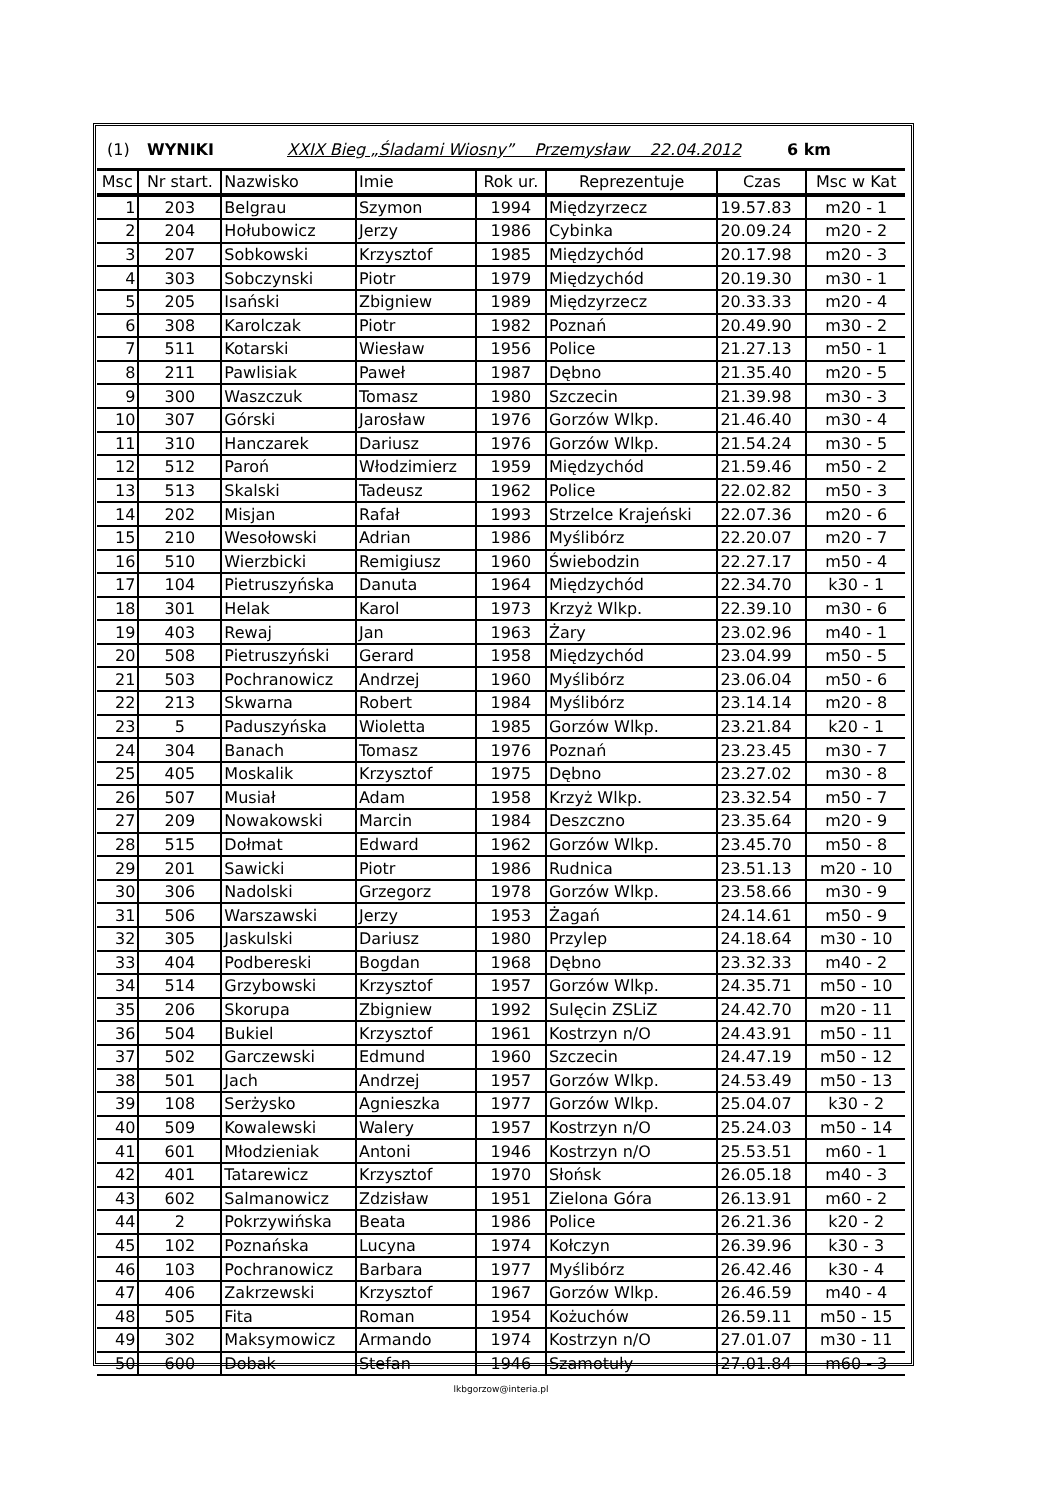(1) WYNIKI XXIX Bieg „Śladami Wiosny” Przemysław 22.04.2012 6 km
| Msc | Nr start. | Nazwisko | Imie | Rok ur. | Reprezentuje | Czas | Msc w Kat |
| --- | --- | --- | --- | --- | --- | --- | --- |
| 1 | 203 | Belgrau | Szymon | 1994 | Międzyrzecz | 19.57.83 | m20 - 1 |
| 2 | 204 | Hołubowicz | Jerzy | 1986 | Cybinka | 20.09.24 | m20 - 2 |
| 3 | 207 | Sobkowski | Krzysztof | 1985 | Międzychód | 20.17.98 | m20 - 3 |
| 4 | 303 | Sobczynski | Piotr | 1979 | Międzychód | 20.19.30 | m30 - 1 |
| 5 | 205 | Isański | Zbigniew | 1989 | Międzyrzecz | 20.33.33 | m20 - 4 |
| 6 | 308 | Karolczak | Piotr | 1982 | Poznań | 20.49.90 | m30 - 2 |
| 7 | 511 | Kotarski | Wiesław | 1956 | Police | 21.27.13 | m50 - 1 |
| 8 | 211 | Pawlisiak | Paweł | 1987 | Dębno | 21.35.40 | m20 - 5 |
| 9 | 300 | Waszczuk | Tomasz | 1980 | Szczecin | 21.39.98 | m30 - 3 |
| 10 | 307 | Górski | Jarosław | 1976 | Gorzów Wlkp. | 21.46.40 | m30 - 4 |
| 11 | 310 | Hanczarek | Dariusz | 1976 | Gorzów Wlkp. | 21.54.24 | m30 - 5 |
| 12 | 512 | Paroń | Włodzimierz | 1959 | Międzychód | 21.59.46 | m50 - 2 |
| 13 | 513 | Skalski | Tadeusz | 1962 | Police | 22.02.82 | m50 - 3 |
| 14 | 202 | Misjan | Rafał | 1993 | Strzelce Krajeński | 22.07.36 | m20 - 6 |
| 15 | 210 | Wesołowski | Adrian | 1986 | Myślibórz | 22.20.07 | m20 - 7 |
| 16 | 510 | Wierzbicki | Remigiusz | 1960 | Świebodzin | 22.27.17 | m50 - 4 |
| 17 | 104 | Pietruszyńska | Danuta | 1964 | Międzychód | 22.34.70 | k30 - 1 |
| 18 | 301 | Helak | Karol | 1973 | Krzyż Wlkp. | 22.39.10 | m30 - 6 |
| 19 | 403 | Rewaj | Jan | 1963 | Żary | 23.02.96 | m40 - 1 |
| 20 | 508 | Pietruszyński | Gerard | 1958 | Międzychód | 23.04.99 | m50 - 5 |
| 21 | 503 | Pochranowicz | Andrzej | 1960 | Myślibórz | 23.06.04 | m50 - 6 |
| 22 | 213 | Skwarna | Robert | 1984 | Myślibórz | 23.14.14 | m20 - 8 |
| 23 | 5 | Paduszyńska | Wioletta | 1985 | Gorzów Wlkp. | 23.21.84 | k20 - 1 |
| 24 | 304 | Banach | Tomasz | 1976 | Poznań | 23.23.45 | m30 - 7 |
| 25 | 405 | Moskalik | Krzysztof | 1975 | Dębno | 23.27.02 | m30 - 8 |
| 26 | 507 | Musiał | Adam | 1958 | Krzyż Wlkp. | 23.32.54 | m50 - 7 |
| 27 | 209 | Nowakowski | Marcin | 1984 | Deszczno | 23.35.64 | m20 - 9 |
| 28 | 515 | Dołmat | Edward | 1962 | Gorzów Wlkp. | 23.45.70 | m50 - 8 |
| 29 | 201 | Sawicki | Piotr | 1986 | Rudnica | 23.51.13 | m20 - 10 |
| 30 | 306 | Nadolski | Grzegorz | 1978 | Gorzów Wlkp. | 23.58.66 | m30 - 9 |
| 31 | 506 | Warszawski | Jerzy | 1953 | Żagań | 24.14.61 | m50 - 9 |
| 32 | 305 | Jaskulski | Dariusz | 1980 | Przylep | 24.18.64 | m30 - 10 |
| 33 | 404 | Podbereski | Bogdan | 1968 | Dębno | 23.32.33 | m40 - 2 |
| 34 | 514 | Grzybowski | Krzysztof | 1957 | Gorzów Wlkp. | 24.35.71 | m50 - 10 |
| 35 | 206 | Skorupa | Zbigniew | 1992 | Sulęcin ZSLiZ | 24.42.70 | m20 - 11 |
| 36 | 504 | Bukiel | Krzysztof | 1961 | Kostrzyn n/O | 24.43.91 | m50 - 11 |
| 37 | 502 | Garczewski | Edmund | 1960 | Szczecin | 24.47.19 | m50 - 12 |
| 38 | 501 | Jach | Andrzej | 1957 | Gorzów Wlkp. | 24.53.49 | m50 - 13 |
| 39 | 108 | Serżysko | Agnieszka | 1977 | Gorzów Wlkp. | 25.04.07 | k30 - 2 |
| 40 | 509 | Kowalewski | Walery | 1957 | Kostrzyn n/O | 25.24.03 | m50 - 14 |
| 41 | 601 | Młodzieniak | Antoni | 1946 | Kostrzyn n/O | 25.53.51 | m60 - 1 |
| 42 | 401 | Tatarewicz | Krzysztof | 1970 | Słońsk | 26.05.18 | m40 - 3 |
| 43 | 602 | Salmanowicz | Zdzisław | 1951 | Zielona Góra | 26.13.91 | m60 - 2 |
| 44 | 2 | Pokrzywińska | Beata | 1986 | Police | 26.21.36 | k20 - 2 |
| 45 | 102 | Poznańska | Lucyna | 1974 | Kołczyn | 26.39.96 | k30 - 3 |
| 46 | 103 | Pochranowicz | Barbara | 1977 | Myślibórz | 26.42.46 | k30 - 4 |
| 47 | 406 | Zakrzewski | Krzysztof | 1967 | Gorzów Wlkp. | 26.46.59 | m40 - 4 |
| 48 | 505 | Fita | Roman | 1954 | Kożuchów | 26.59.11 | m50 - 15 |
| 49 | 302 | Maksymowicz | Armando | 1974 | Kostrzyn n/O | 27.01.07 | m30 - 11 |
| 50 | 600 | Dobak | Stefan | 1946 | Szamotuły | 27.01.84 | m60 - 3 |
lkbgorzow@interia.pl